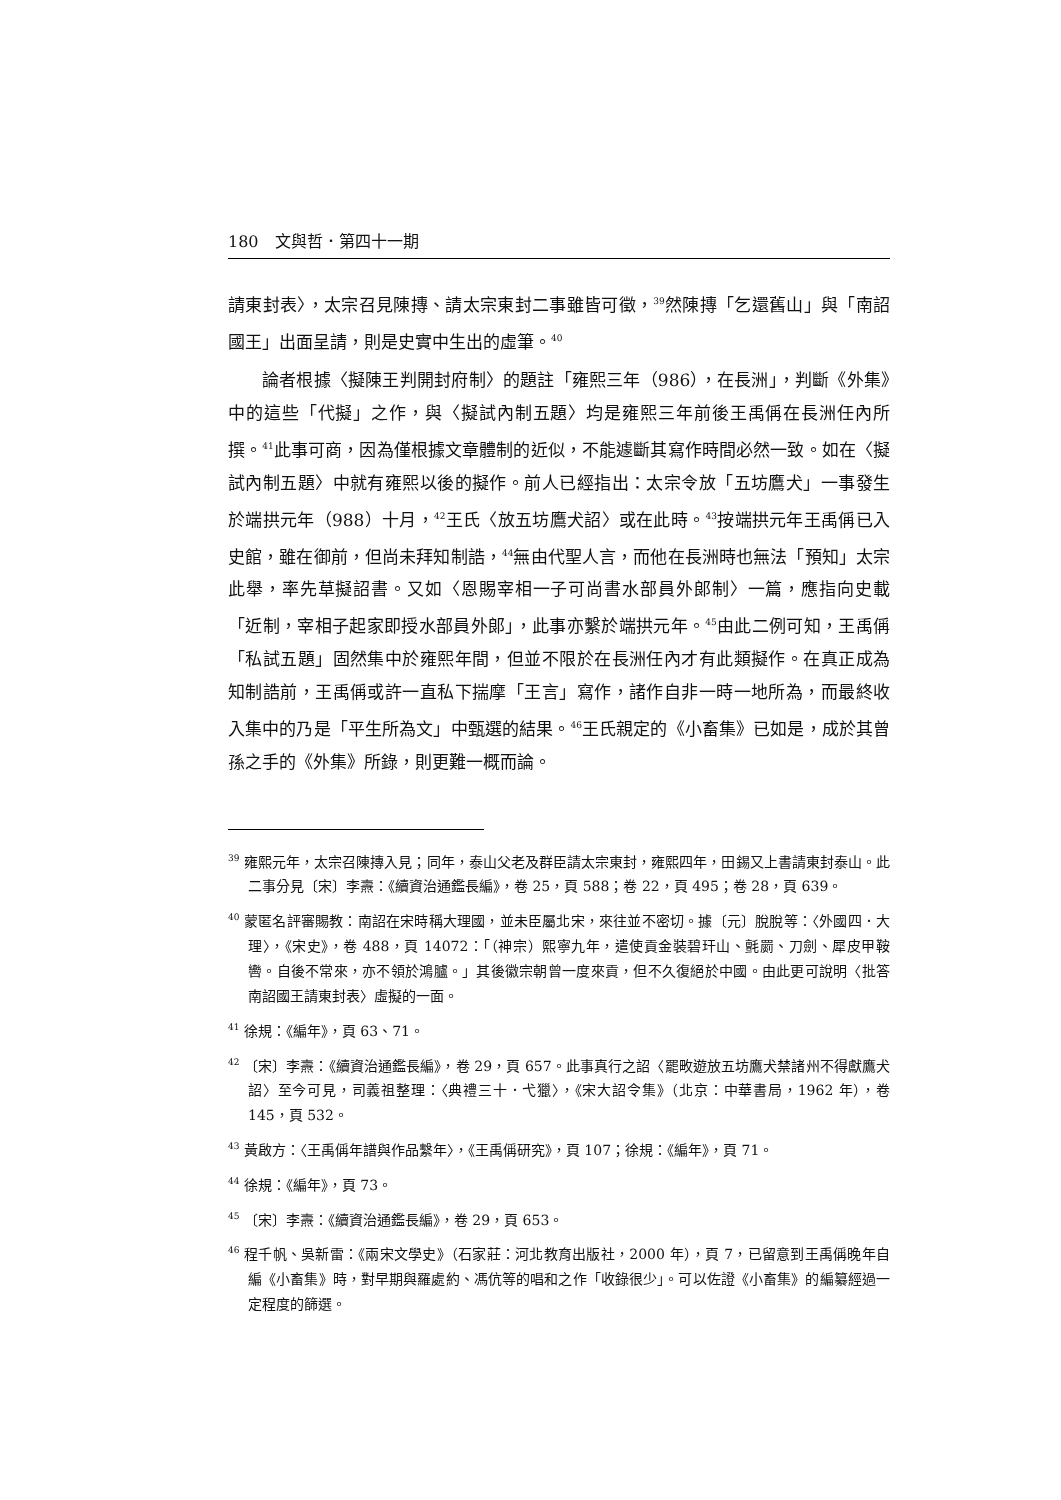180　文與哲．第四十一期
請東封表〉，太宗召見陳摶、請太宗東封二事雖皆可徵，<sup>39</sup>然陳摶「乞還舊山」與「南詔國王」出面呈請，則是史實中生出的虛筆。<sup>40</sup>
論者根據〈擬陳王判開封府制〉的題註「雍熙三年（986），在長洲」，判斷《外集》中的這些「代擬」之作，與〈擬試內制五題〉均是雍熙三年前後王禹偁在長洲任內所撰。<sup>41</sup>此事可商，因為僅根據文章體制的近似，不能遽斷其寫作時間必然一致。如在〈擬試內制五題〉中就有雍熙以後的擬作。前人已經指出：太宗令放「五坊鷹犬」一事發生於端拱元年（988）十月，<sup>42</sup>王氏〈放五坊鷹犬詔〉或在此時。<sup>43</sup>按端拱元年王禹偁已入史館，雖在御前，但尚未拜知制誥，<sup>44</sup>無由代聖人言，而他在長洲時也無法「預知」太宗此舉，率先草擬詔書。又如〈恩賜宰相一子可尚書水部員外郎制〉一篇，應指向史載「近制，宰相子起家即授水部員外郎」，此事亦繫於端拱元年。<sup>45</sup>由此二例可知，王禹偁「私試五題」固然集中於雍熙年間，但並不限於在長洲任內才有此類擬作。在真正成為知制誥前，王禹偁或許一直私下揣摩「王言」寫作，諸作自非一時一地所為，而最終收入集中的乃是「平生所為文」中甄選的結果。<sup>46</sup>王氏親定的《小畜集》已如是，成於其曾孫之手的《外集》所錄，則更難一概而論。
<sup>39</sup> 雍熙元年，太宗召陳摶入見；同年，泰山父老及群臣請太宗東封，雍熙四年，田錫又上書請東封泰山。此二事分見〔宋〕李燾：《續資治通鑑長編》，卷 25，頁 588；卷 22，頁 495；卷 28，頁 639。
<sup>40</sup> 蒙匿名評審賜教：南詔在宋時稱大理國，並未臣屬北宋，來往並不密切。據〔元〕脫脫等：〈外國四．大理〉，《宋史》，卷 488，頁 14072：「（神宗）熙寧九年，遣使貢金裝碧玕山、氈罽、刀劍、犀皮甲鞍轡。自後不常來，亦不領於鴻臚。」其後徽宗朝曾一度來貢，但不久復絕於中國。由此更可說明〈批答南詔國王請東封表〉虛擬的一面。
<sup>41</sup> 徐規：《編年》，頁 63、71。
<sup>42</sup> 〔宋〕李燾：《續資治通鑑長編》，卷 29，頁 657。此事真行之詔〈罷畋遊放五坊鷹犬禁諸州不得獻鷹犬詔〉至今可見，司義祖整理：〈典禮三十．弋獵〉，《宋大詔令集》（北京：中華書局，1962 年），卷 145，頁 532。
<sup>43</sup> 黃啟方：〈王禹偁年譜與作品繫年〉，《王禹偁研究》，頁 107；徐規：《編年》，頁 71。
<sup>44</sup> 徐規：《編年》，頁 73。
<sup>45</sup> 〔宋〕李燾：《續資治通鑑長編》，卷 29，頁 653。
<sup>46</sup> 程千帆、吳新雷：《兩宋文學史》（石家莊：河北教育出版社，2000 年），頁 7，已留意到王禹偁晚年自編《小畜集》時，對早期與羅處約、馮伉等的唱和之作「收錄很少」。可以佐證《小畜集》的編纂經過一定程度的篩選。